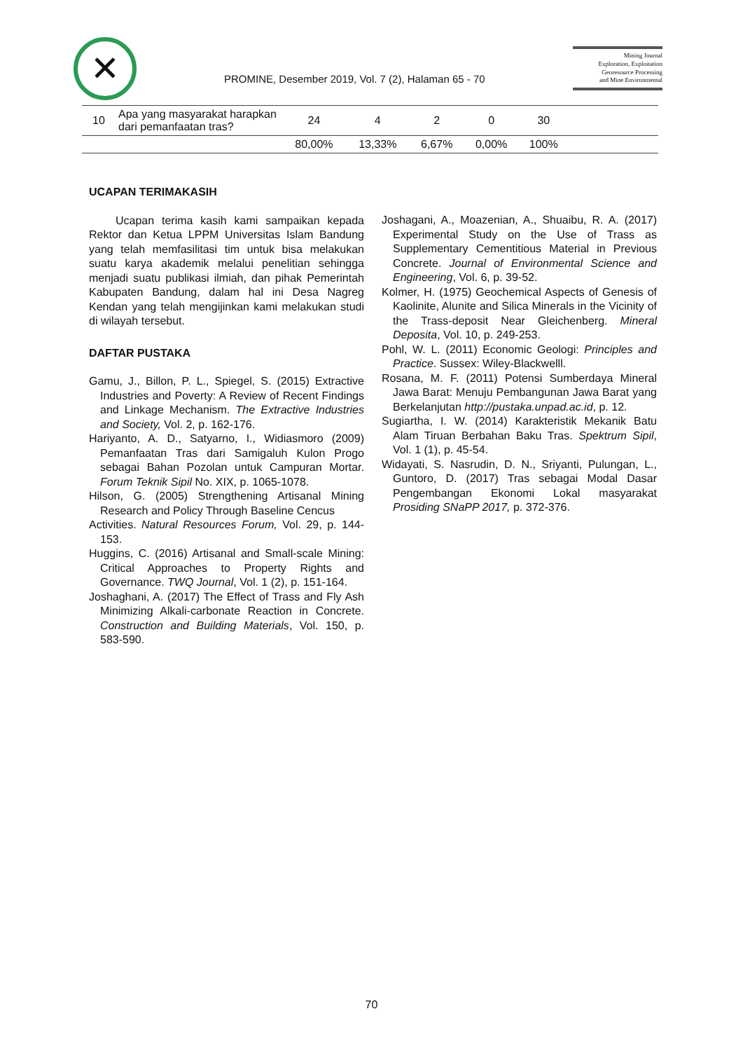✕
PROMINE, Desember 2019, Vol. 7 (2), Halaman 65 - 70
Mining Journal
Exploration, Exploitation
Georesource Processing
and Mine Environmental
| 10 | Apa yang masyarakat harapkan dari pemanfaatan tras? | 24 | 4 | 2 | 0 | 30 | |
| | | 80,00% | 13,33% | 6,67% | 0,00% | 100% | |
UCAPAN TERIMAKASIH
Ucapan terima kasih kami sampaikan kepada Rektor dan Ketua LPPM Universitas Islam Bandung yang telah memfasilitasi tim untuk bisa melakukan suatu karya akademik melalui penelitian sehingga menjadi suatu publikasi ilmiah, dan pihak Pemerintah Kabupaten Bandung, dalam hal ini Desa Nagreg Kendan yang telah mengijinkan kami melakukan studi di wilayah tersebut.
DAFTAR PUSTAKA
Gamu, J., Billon, P. L., Spiegel, S. (2015) Extractive Industries and Poverty: A Review of Recent Findings and Linkage Mechanism. The Extractive Industries and Society, Vol. 2, p. 162-176.
Hariyanto, A. D., Satyarno, I., Widiasmoro (2009) Pemanfaatan Tras dari Samigaluh Kulon Progo sebagai Bahan Pozolan untuk Campuran Mortar. Forum Teknik Sipil No. XIX, p. 1065-1078.
Hilson, G. (2005) Strengthening Artisanal Mining Research and Policy Through Baseline Cencus
Activities. Natural Resources Forum, Vol. 29, p. 144-153.
Huggins, C. (2016) Artisanal and Small-scale Mining: Critical Approaches to Property Rights and Governance. TWQ Journal, Vol. 1 (2), p. 151-164.
Joshaghani, A. (2017) The Effect of Trass and Fly Ash Minimizing Alkali-carbonate Reaction in Concrete. Construction and Building Materials, Vol. 150, p. 583-590.
Joshagani, A., Moazenian, A., Shuaibu, R. A. (2017) Experimental Study on the Use of Trass as Supplementary Cementitious Material in Previous Concrete. Journal of Environmental Science and Engineering, Vol. 6, p. 39-52.
Kolmer, H. (1975) Geochemical Aspects of Genesis of Kaolinite, Alunite and Silica Minerals in the Vicinity of the Trass-deposit Near Gleichenberg. Mineral Deposita, Vol. 10, p. 249-253.
Pohl, W. L. (2011) Economic Geologi: Principles and Practice. Sussex: Wiley-Blackwelll.
Rosana, M. F. (2011) Potensi Sumberdaya Mineral Jawa Barat: Menuju Pembangunan Jawa Barat yang Berkelanjutan http://pustaka.unpad.ac.id, p. 12.
Sugiartha, I. W. (2014) Karakteristik Mekanik Batu Alam Tiruan Berbahan Baku Tras. Spektrum Sipil, Vol. 1 (1), p. 45-54.
Widayati, S. Nasrudin, D. N., Sriyanti, Pulungan, L., Guntoro, D. (2017) Tras sebagai Modal Dasar Pengembangan Ekonomi Lokal masyarakat Prosiding SNaPP 2017, p. 372-376.
70